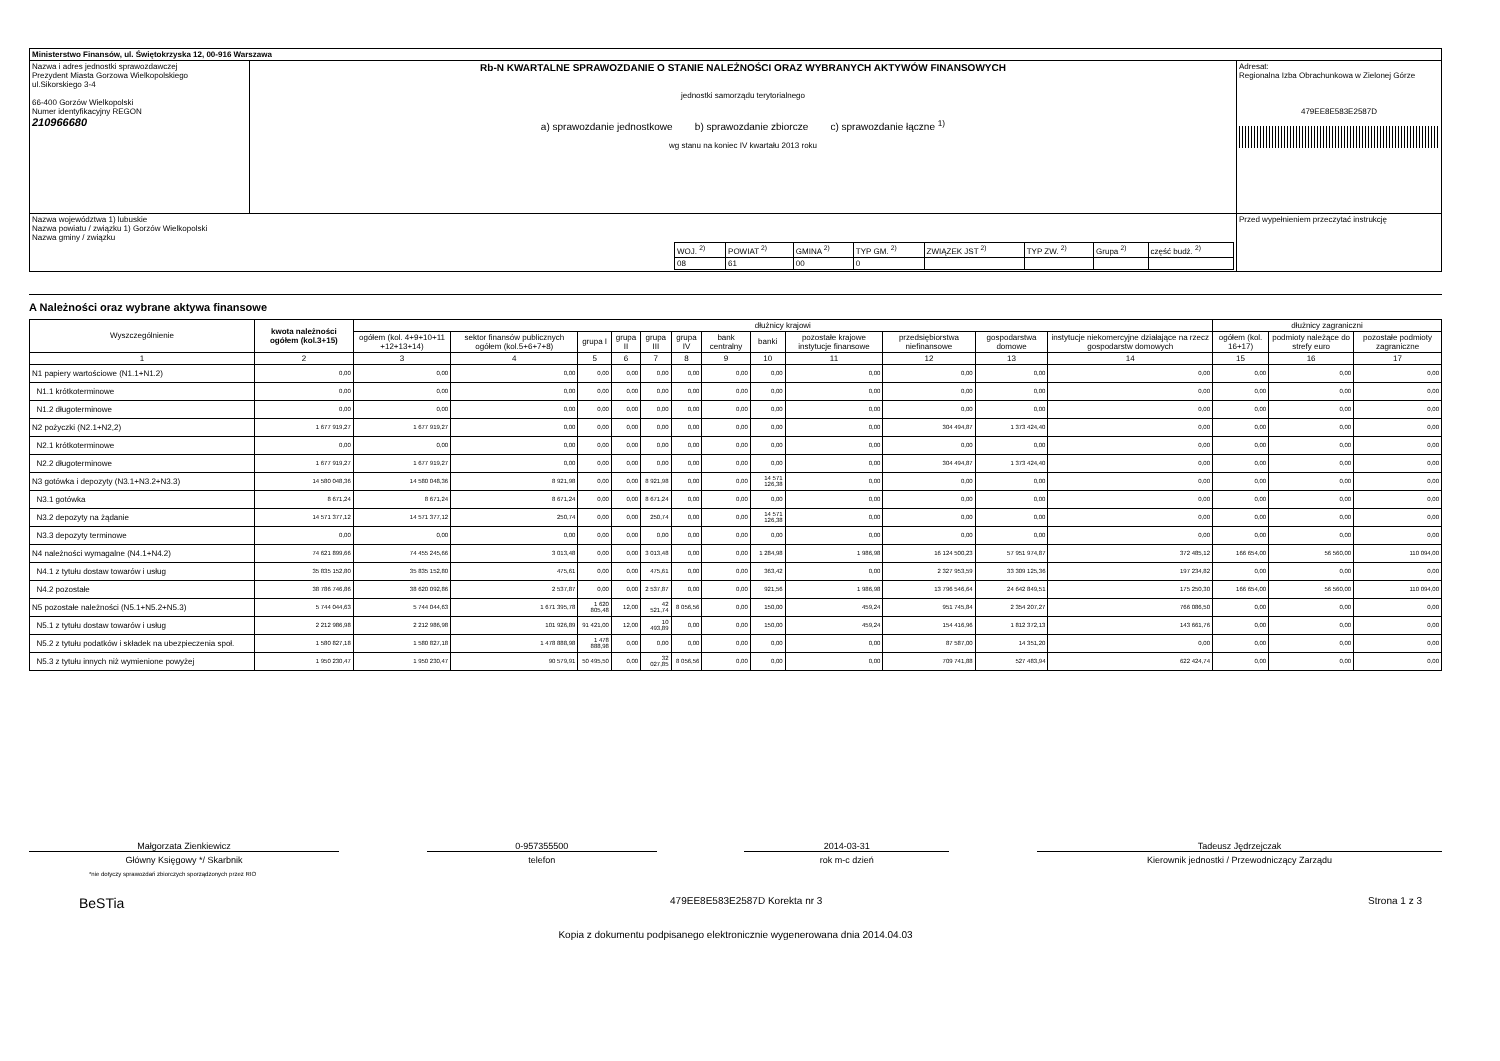| Ministerstwo Finansów, ul. Świętokrzyska 12, 00-916 Warszawa | | |
| Nazwa i adres jednostki sprawozdawczej Prezydent Miasta Gorzowa Wielkopolskiego ul.Sikorskiego 3-4 66-400 Gorzów Wielkopolski Numer identyfikacyjny REGON 210966680 | Rb-N KWARTALNE SPRAWOZDANIE O STANIE NALEŻNOŚCI ORAZ WYBRANYCH AKTYWÓW FINANSOWYCH jednostki samorządu terytorialnego a) sprawozdanie jednostkowe b) sprawozdanie zbiorcze c) sprawozdanie łączne <sup>1)</sup> wg stanu na koniec IV kwartału 2013 roku | Adresat: Regionalna Izba Obrachunkowa w Zielonej Górze 479EE8E583E2587D |
| Nazwa województwa 1) lubuskie Nazwa powiatu / związku 1) Gorzów Wielkopolski Nazwa gminy / związku / WOJ. <sup>2)</sup> / POWIAT <sup>2)</sup> / GMINA <sup>2)</sup> / TYP GM. <sup>2)</sup> / ZWIĄZEK JST <sup>2)</sup> / TYP ZW. <sup>2)</sup> / Grupa <sup>2)</sup> / część budż. <sup>2)</sup> / / 08 / 61 / 00 / 0 / / / / / | | Przed wypełnieniem przeczytać instrukcję |
A Należności oraz wybrane aktywa finansowe
| Wyszczególnienie | kwota należności ogółem (kol.3+15) | dłużnicy krajowi | | | | | | | | | | | | dłużnicy zagraniczni | | |
| --- | --- | --- | --- | --- | --- | --- | --- | --- | --- | --- | --- | --- | --- | --- | --- | --- |
| | | ogółem (kol. 4+9+10+11 +12+13+14) | sektor finansów publicznych ogółem (kol.5+6+7+8) | grupa I | grupa II | grupa III | grupa IV | bank centralny | banki | pozostałe krajowe instytucje finansowe | przedsiębiorstwa niefinansowe | gospodarstwa domowe | instytucje niekomercyjne działające na rzecz gospodarstw domowych | ogółem (kol. 16+17) | podmioty należące do strefy euro | pozostałe podmioty zagraniczne |
| 1 | 2 | 3 | 4 | 5 | 6 | 7 | 8 | 9 | 10 | 11 | 12 | 13 | 14 | 15 | 16 | 17 |
| N1 papiery wartościowe (N1.1+N1.2) | 0,00 | 0,00 | 0,00 | 0,00 | 0,00 | 0,00 | 0,00 | 0,00 | 0,00 | 0,00 | 0,00 | 0,00 | 0,00 | 0,00 | 0,00 | 0,00 |
| N1.1 krótkoterminowe | 0,00 | 0,00 | 0,00 | 0,00 | 0,00 | 0,00 | 0,00 | 0,00 | 0,00 | 0,00 | 0,00 | 0,00 | 0,00 | 0,00 | 0,00 | 0,00 |
| N1.2 długoterminowe | 0,00 | 0,00 | 0,00 | 0,00 | 0,00 | 0,00 | 0,00 | 0,00 | 0,00 | 0,00 | 0,00 | 0,00 | 0,00 | 0,00 | 0,00 | 0,00 |
| N2 pożyczki (N2.1+N2,2) | 1 677 919,27 | 1 677 919,27 | 0,00 | 0,00 | 0,00 | 0,00 | 0,00 | 0,00 | 0,00 | 0,00 | 304 494,87 | 1 373 424,40 | 0,00 | 0,00 | 0,00 | 0,00 |
| N2.1 krótkoterminowe | 0,00 | 0,00 | 0,00 | 0,00 | 0,00 | 0,00 | 0,00 | 0,00 | 0,00 | 0,00 | 0,00 | 0,00 | 0,00 | 0,00 | 0,00 | 0,00 |
| N2.2 długoterminowe | 1 677 919,27 | 1 677 919,27 | 0,00 | 0,00 | 0,00 | 0,00 | 0,00 | 0,00 | 0,00 | 0,00 | 304 494,87 | 1 373 424,40 | 0,00 | 0,00 | 0,00 | 0,00 |
| N3 gotówka i depozyty (N3.1+N3.2+N3.3) | 14 580 048,36 | 14 580 048,36 | 8 921,98 | 0,00 | 0,00 | 8 921,98 | 0,00 | 0,00 | 14 571 126,38 | 0,00 | 0,00 | 0,00 | 0,00 | 0,00 | 0,00 | 0,00 |
| N3.1 gotówka | 8 671,24 | 8 671,24 | 8 671,24 | 0,00 | 0,00 | 8 671,24 | 0,00 | 0,00 | 0,00 | 0,00 | 0,00 | 0,00 | 0,00 | 0,00 | 0,00 | 0,00 |
| N3.2 depozyty na żądanie | 14 571 377,12 | 14 571 377,12 | 250,74 | 0,00 | 0,00 | 250,74 | 0,00 | 0,00 | 14 571 126,38 | 0,00 | 0,00 | 0,00 | 0,00 | 0,00 | 0,00 | 0,00 |
| N3.3 depozyty terminowe | 0,00 | 0,00 | 0,00 | 0,00 | 0,00 | 0,00 | 0,00 | 0,00 | 0,00 | 0,00 | 0,00 | 0,00 | 0,00 | 0,00 | 0,00 | 0,00 |
| N4 należności wymagalne (N4.1+N4.2) | 74 621 899,66 | 74 455 245,66 | 3 013,48 | 0,00 | 0,00 | 3 013,48 | 0,00 | 0,00 | 1 284,98 | 1 986,98 | 16 124 500,23 | 57 951 974,87 | 372 485,12 | 166 654,00 | 56 560,00 | 110 094,00 |
| N4.1 z tytułu dostaw towarów i usług | 35 835 152,80 | 35 835 152,80 | 475,61 | 0,00 | 0,00 | 475,61 | 0,00 | 0,00 | 363,42 | 0,00 | 2 327 953,59 | 33 309 125,36 | 197 234,82 | 0,00 | 0,00 | 0,00 |
| N4.2 pozostałe | 38 786 746,86 | 38 620 092,86 | 2 537,87 | 0,00 | 0,00 | 2 537,87 | 0,00 | 0,00 | 921,56 | 1 986,98 | 13 796 546,64 | 24 642 849,51 | 175 250,30 | 166 654,00 | 56 560,00 | 110 094,00 |
| N5 pozostałe należności (N5.1+N5.2+N5.3) | 5 744 044,63 | 5 744 044,63 | 1 671 395,78 | 1 620 805,48 | 12,00 | 42 521,74 | 8 056,56 | 0,00 | 150,00 | 459,24 | 951 745,84 | 2 354 207,27 | 766 086,50 | 0,00 | 0,00 | 0,00 |
| N5.1 z tytułu dostaw towarów i usług | 2 212 986,98 | 2 212 986,98 | 101 926,89 | 91 421,00 | 12,00 | 10 493,89 | 0,00 | 0,00 | 150,00 | 459,24 | 154 416,96 | 1 812 372,13 | 143 661,76 | 0,00 | 0,00 | 0,00 |
| N5.2 z tytułu podatków i składek na ubezpieczenia społ. | 1 580 827,18 | 1 580 827,18 | 1 478 888,98 | 1 478 888,98 | 0,00 | 0,00 | 0,00 | 0,00 | 0,00 | 0,00 | 87 587,00 | 14 351,20 | 0,00 | 0,00 | 0,00 | 0,00 |
| N5.3 z tytułu innych niż wymienione powyżej | 1 950 230,47 | 1 950 230,47 | 90 579,91 | 50 495,50 | 0,00 | 32 027,85 | 8 056,56 | 0,00 | 0,00 | 0,00 | 709 741,88 | 527 483,94 | 622 424,74 | 0,00 | 0,00 | 0,00 |
Małgorzata Zienkiewicz
Główny Księgowy */ Skarbnik
0-957355500
telefon
2014-03-31
rok m-c dzień
Tadeusz Jędrzejczak
Kierownik jednostki / Przewodniczący Zarządu
*nie dotyczy sprawozdań zbiorczych sporządzonych przez RIO
BeSTia 479EE8E583E2587D Korekta nr 3 Strona 1 z 3
Kopia z dokumentu podpisanego elektronicznie wygenerowana dnia 2014.04.03